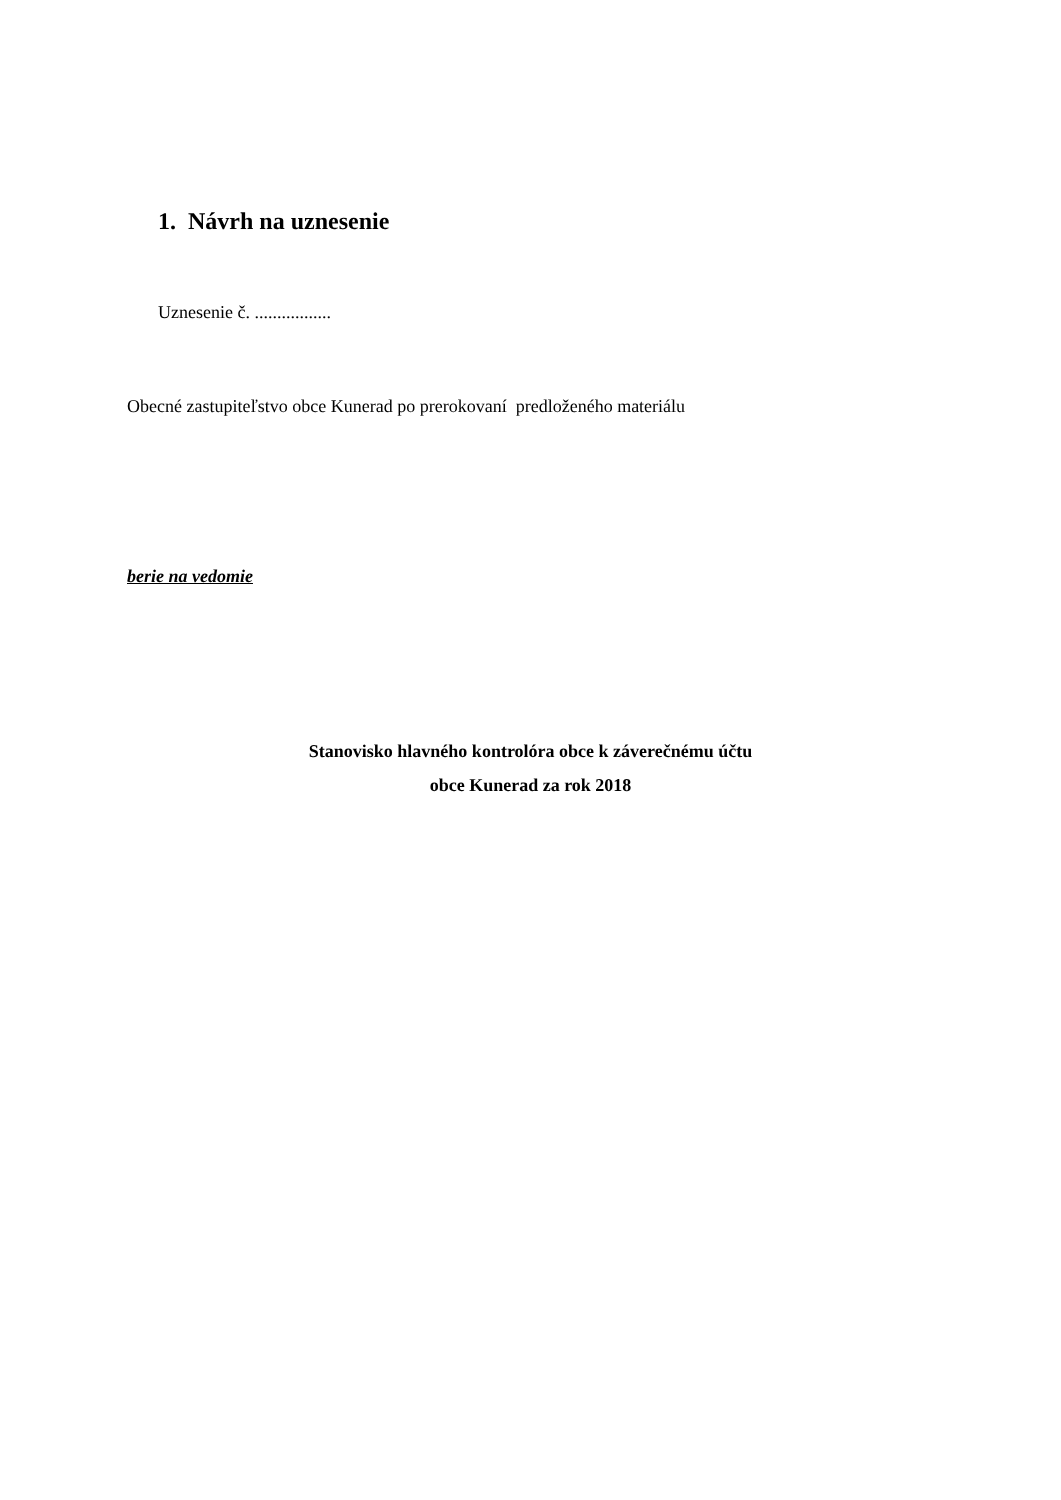1. Návrh na uznesenie
Uznesenie č. .................
Obecné zastupiteľstvo obce Kunerad po prerokovaní predloženého materiálu
berie na vedomie
Stanovisko hlavného kontrolóra obce k záverečnému účtu
obce Kunerad za rok 2018